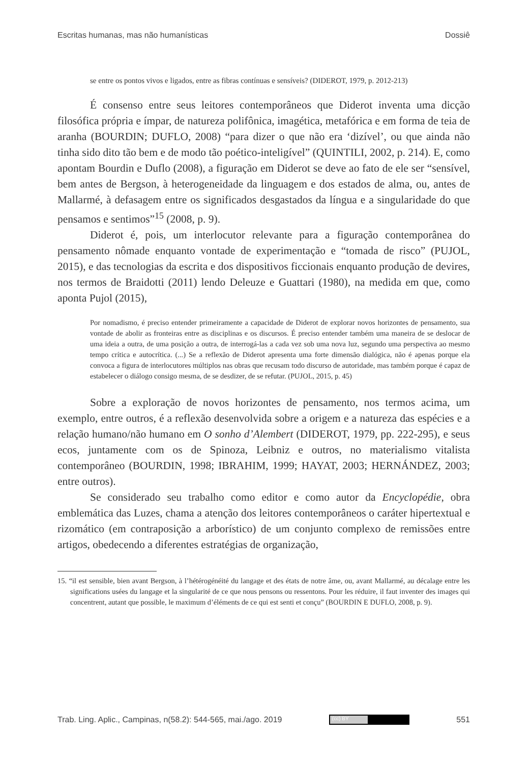Escritas humanas, mas não humanísticas Dossiê
se entre os pontos vivos e ligados, entre as fibras contínuas e sensíveis? (DIDEROT, 1979, p. 2012-213)
É consenso entre seus leitores contemporâneos que Diderot inventa uma dicção filosófica própria e ímpar, de natureza polifônica, imagética, metafórica e em forma de teia de aranha (BOURDIN; DUFLO, 2008) “para dizer o que não era ‘dizível’, ou que ainda não tinha sido dito tão bem e de modo tão poético-inteligível” (QUINTILI, 2002, p. 214). E, como apontam Bourdin e Duflo (2008), a figuração em Diderot se deve ao fato de ele ser “sensível, bem antes de Bergson, à heterogeneidade da linguagem e dos estados de alma, ou, antes de Mallarmé, à defasagem entre os significados desgastados da língua e a singularidade do que pensamos e sentimos”<sup>15</sup> (2008, p. 9).
Diderot é, pois, um interlocutor relevante para a figuração contemporânea do pensamento nômade enquanto vontade de experimentação e “tomada de risco” (PUJOL, 2015), e das tecnologias da escrita e dos dispositivos ficcionais enquanto produção de devires, nos termos de Braidotti (2011) lendo Deleuze e Guattari (1980), na medida em que, como aponta Pujol (2015),
Por nomadismo, é preciso entender primeiramente a capacidade de Diderot de explorar novos horizontes de pensamento, sua vontade de abolir as fronteiras entre as disciplinas e os discursos. É preciso entender também uma maneira de se deslocar de uma ideia a outra, de uma posição a outra, de interrogá-las a cada vez sob uma nova luz, segundo uma perspectiva ao mesmo tempo crítica e autocrítica. (...) Se a reflexão de Diderot apresenta uma forte dimensão dialógica, não é apenas porque ela convoca a figura de interlocutores múltiplos nas obras que recusam todo discurso de autoridade, mas também porque é capaz de estabelecer o diálogo consigo mesma, de se desdizer, de se refutar. (PUJOL, 2015, p. 45)
Sobre a exploração de novos horizontes de pensamento, nos termos acima, um exemplo, entre outros, é a reflexão desenvolvida sobre a origem e a natureza das espécies e a relação humano/não humano em O sonho d’Alembert (DIDEROT, 1979, pp. 222-295), e seus ecos, juntamente com os de Spinoza, Leibniz e outros, no materialismo vitalista contemporâneo (BOURDIN, 1998; IBRAHIM, 1999; HAYAT, 2003; HERNÁNDEZ, 2003; entre outros).
Se considerado seu trabalho como editor e como autor da Encyclopédie, obra emblemática das Luzes, chama a atenção dos leitores contemporâneos o caráter hipertextual e rizomático (em contraposição a arborístico) de um conjunto complexo de remissões entre artigos, obedecendo a diferentes estratégias de organização,
15. “il est sensible, bien avant Bergson, à l’hétérogénéité du langage et des états de notre âme, ou, avant Mallarmé, au décalage entre les significations usées du langage et la singularité de ce que nous pensons ou ressentons. Pour les réduire, il faut inventer des images qui concentrent, autant que possible, le maximum d’éléments de ce qui est senti et conçu” (BOURDIN E DUFLO, 2008, p. 9).
Trab. Ling. Aplic., Campinas, n(58.2): 544-565, mai./ago. 2019 (cc) BY 551